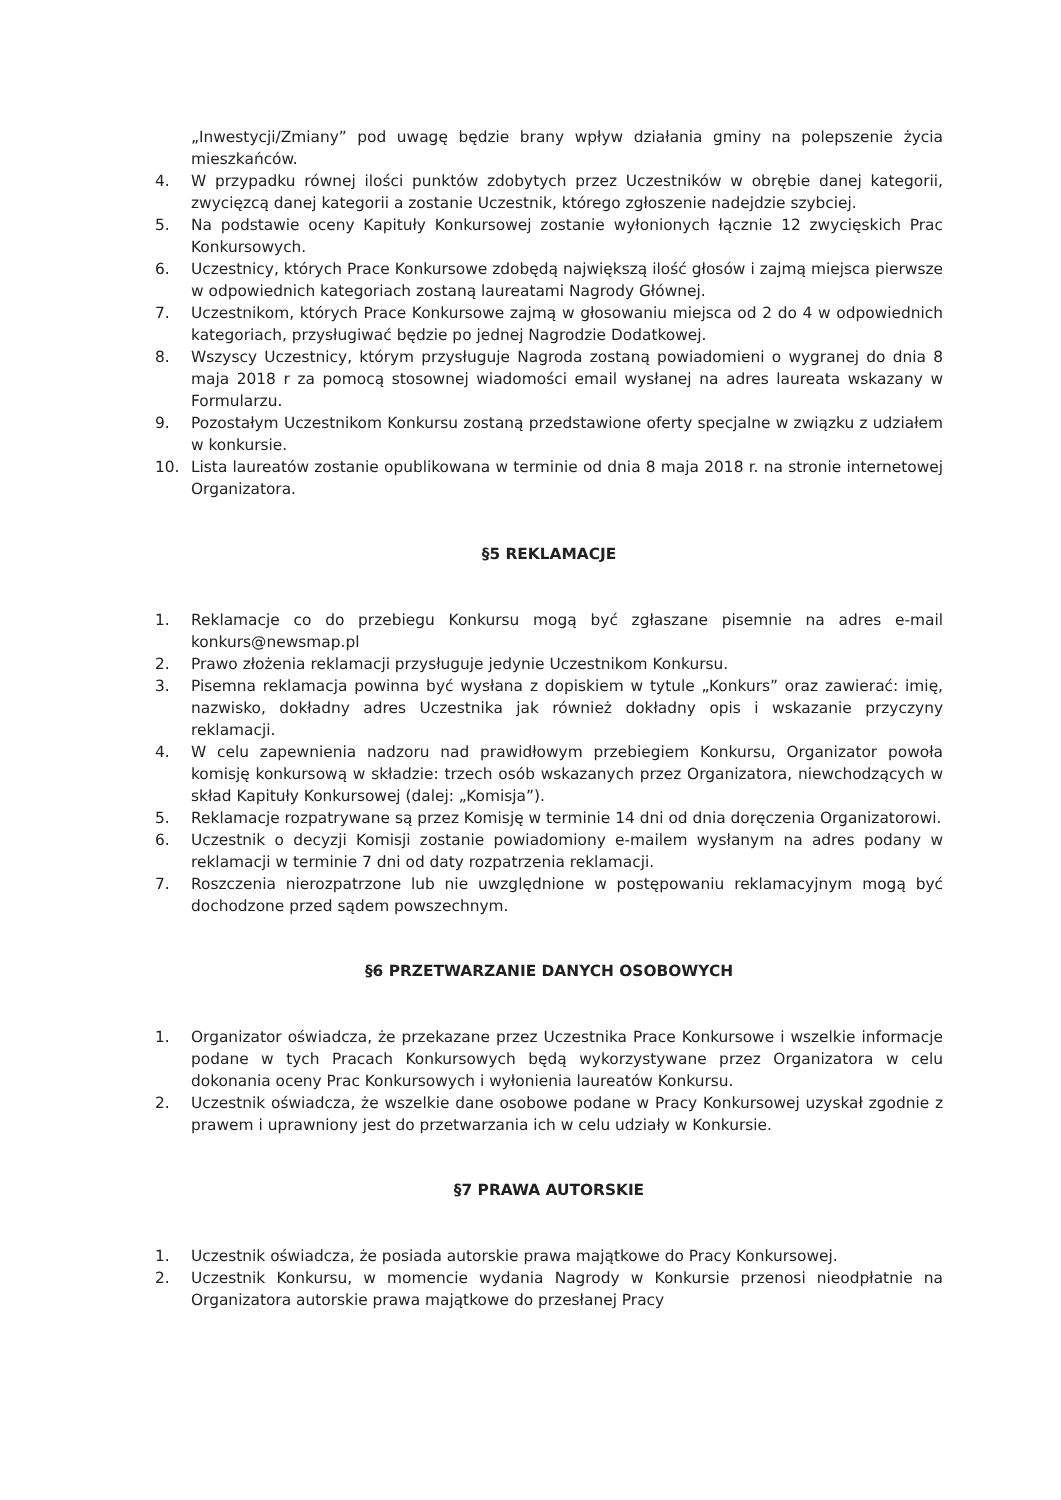„Inwestycji/Zmiany” pod uwagę będzie brany wpływ działania gminy na polepszenie życia mieszkańców.
4. W przypadku równej ilości punktów zdobytych przez Uczestników w obrębie danej kategorii, zwycięzcą danej kategorii a zostanie Uczestnik, którego zgłoszenie nadejdzie szybciej.
5. Na podstawie oceny Kapituły Konkursowej zostanie wyłonionych łącznie 12 zwycięskich Prac Konkursowych.
6. Uczestnicy, których Prace Konkursowe zdobędą największą ilość głosów i zajmą miejsca pierwsze w odpowiednich kategoriach zostaną laureatami Nagrody Głównej.
7. Uczestnikom, których Prace Konkursowe zajmą w głosowaniu miejsca od 2 do 4 w odpowiednich kategoriach, przysługiwać będzie po jednej Nagrodzie Dodatkowej.
8. Wszyscy Uczestnicy, którym przysługuje Nagroda zostaną powiadomieni o wygranej do dnia 8 maja 2018 r za pomocą stosownej wiadomości email wysłanej na adres laureata wskazany w Formularzu.
9. Pozostałym Uczestnikom Konkursu zostaną przedstawione oferty specjalne w związku z udziałem w konkursie.
10. Lista laureatów zostanie opublikowana w terminie od dnia 8 maja 2018 r. na stronie internetowej Organizatora.
§5 REKLAMACJE
1. Reklamacje co do przebiegu Konkursu mogą być zgłaszane pisemnie na adres e-mail konkurs@newsmap.pl
2. Prawo złożenia reklamacji przysługuje jedynie Uczestnikom Konkursu.
3. Pisemna reklamacja powinna być wysłana z dopiskiem w tytule „Konkurs” oraz zawierać: imię, nazwisko, dokładny adres Uczestnika jak również dokładny opis i wskazanie przyczyny reklamacji.
4. W celu zapewnienia nadzoru nad prawidłowym przebiegiem Konkursu, Organizator powoła komisję konkursową w składzie: trzech osób wskazanych przez Organizatora, niewchodzących w skład Kapituły Konkursowej (dalej: „Komisja”).
5. Reklamacje rozpatrywane są przez Komisję w terminie 14 dni od dnia doręczenia Organizatorowi.
6. Uczestnik o decyzji Komisji zostanie powiadomiony e-mailem wysłanym na adres podany w reklamacji w terminie 7 dni od daty rozpatrzenia reklamacji.
7. Roszczenia nierozpatrzone lub nie uwzględnione w postępowaniu reklamacyjnym mogą być dochodzone przed sądem powszechnym.
§6 PRZETWARZANIE DANYCH OSOBOWYCH
1. Organizator oświadcza, że przekazane przez Uczestnika Prace Konkursowe i wszelkie informacje podane w tych Pracach Konkursowych będą wykorzystywane przez Organizatora w celu dokonania oceny Prac Konkursowych i wyłonienia laureatów Konkursu.
2. Uczestnik oświadcza, że wszelkie dane osobowe podane w Pracy Konkursowej uzyskał zgodnie z prawem i uprawniony jest do przetwarzania ich w celu udziały w Konkursie.
§7 PRAWA AUTORSKIE
1. Uczestnik oświadcza, że posiada autorskie prawa majątkowe do Pracy Konkursowej.
2. Uczestnik Konkursu, w momencie wydania Nagrody w Konkursie przenosi nieodpłatnie na Organizatora autorskie prawa majątkowe do przesłanej Pracy